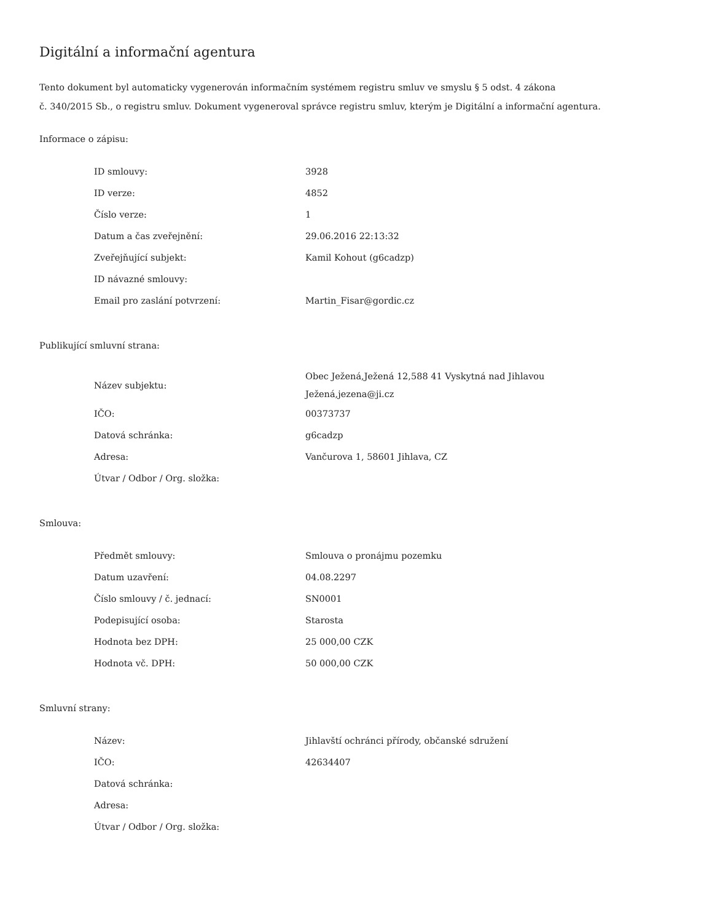Digitální a informační agentura
Tento dokument byl automaticky vygenerován informačním systémem registru smluv ve smyslu § 5 odst. 4 zákona
č. 340/2015 Sb., o registru smluv. Dokument vygeneroval správce registru smluv, kterým je Digitální a informační agentura.
Informace o zápisu:
| ID smlouvy: | 3928 |
| ID verze: | 4852 |
| Číslo verze: | 1 |
| Datum a čas zveřejnění: | 29.06.2016 22:13:32 |
| Zveřejňující subjekt: | Kamil Kohout (g6cadzp) |
| ID návazné smlouvy: | |
| Email pro zaslání potvrzení: | Martin_Fisar@gordic.cz |
Publikující smluvní strana:
| Název subjektu: | Obec Ježená,Ježená 12,588 41 Vyskytná nad Jihlavou Ježená,jezena@ji.cz |
| IČO: | 00373737 |
| Datová schránka: | g6cadzp |
| Adresa: | Vančurova 1, 58601 Jihlava, CZ |
| Útvar / Odbor / Org. složka: | |
Smlouva:
| Předmět smlouvy: | Smlouva o pronájmu pozemku |
| Datum uzavření: | 04.08.2297 |
| Číslo smlouvy / č. jednací: | SN0001 |
| Podepisující osoba: | Starosta |
| Hodnota bez DPH: | 25 000,00 CZK |
| Hodnota vč. DPH: | 50 000,00 CZK |
Smluvní strany:
| Název: | Jihlavští ochránci přírody, občanské sdružení |
| IČO: | 42634407 |
| Datová schránka: | |
| Adresa: | |
| Útvar / Odbor / Org. složka: | |